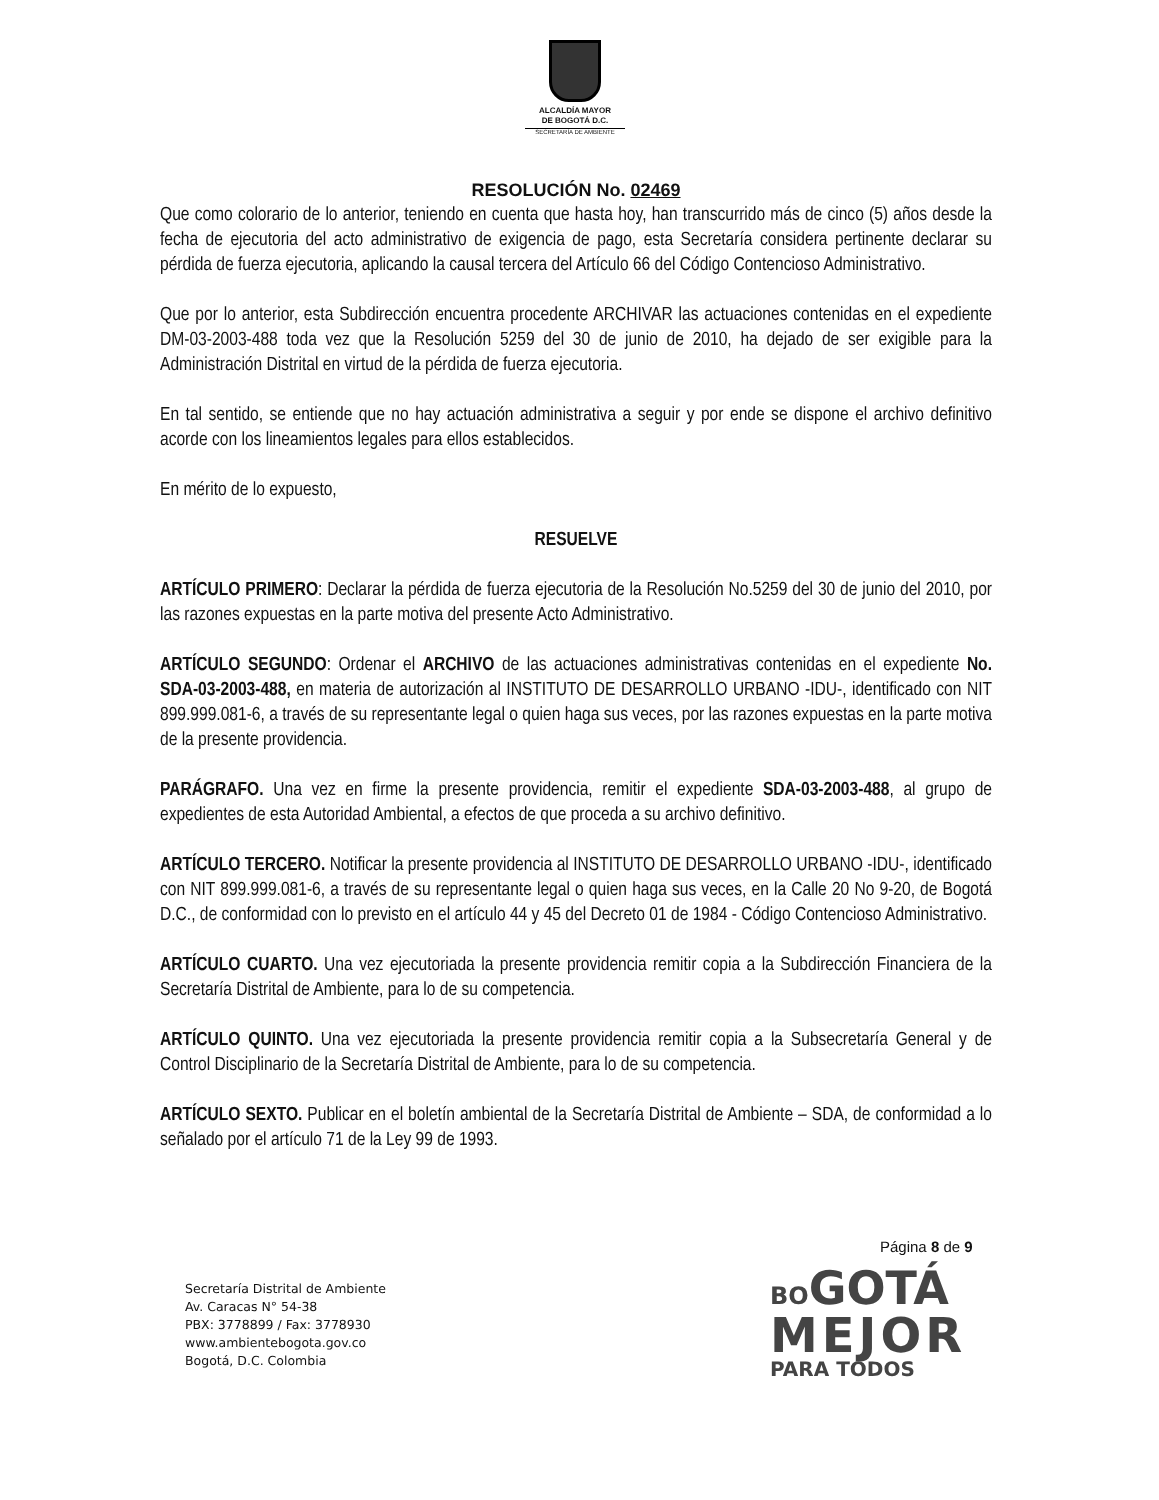ALCALDÍA MAYOR
DE BOGOTÁ D.C.
SECRETARÍA DE AMBIENTE
RESOLUCIÓN No. 02469
Que como colorario de lo anterior, teniendo en cuenta que hasta hoy, han transcurrido más de cinco (5) años desde la fecha de ejecutoria del acto administrativo de exigencia de pago, esta Secretaría considera pertinente declarar su pérdida de fuerza ejecutoria, aplicando la causal tercera del Artículo 66 del Código Contencioso Administrativo.
Que por lo anterior, esta Subdirección encuentra procedente ARCHIVAR las actuaciones contenidas en el expediente DM-03-2003-488 toda vez que la Resolución 5259 del 30 de junio de 2010, ha dejado de ser exigible para la Administración Distrital en virtud de la pérdida de fuerza ejecutoria.
En tal sentido, se entiende que no hay actuación administrativa a seguir y por ende se dispone el archivo definitivo acorde con los lineamientos legales para ellos establecidos.
En mérito de lo expuesto,
RESUELVE
ARTÍCULO PRIMERO: Declarar la pérdida de fuerza ejecutoria de la Resolución No.5259 del 30 de junio del 2010, por las razones expuestas en la parte motiva del presente Acto Administrativo.
ARTÍCULO SEGUNDO: Ordenar el ARCHIVO de las actuaciones administrativas contenidas en el expediente No. SDA-03-2003-488, en materia de autorización al INSTITUTO DE DESARROLLO URBANO -IDU-, identificado con NIT 899.999.081-6, a través de su representante legal o quien haga sus veces, por las razones expuestas en la parte motiva de la presente providencia.
PARÁGRAFO. Una vez en firme la presente providencia, remitir el expediente SDA-03-2003-488, al grupo de expedientes de esta Autoridad Ambiental, a efectos de que proceda a su archivo definitivo.
ARTÍCULO TERCERO. Notificar la presente providencia al INSTITUTO DE DESARROLLO URBANO -IDU-, identificado con NIT 899.999.081-6, a través de su representante legal o quien haga sus veces, en la Calle 20 No 9-20, de Bogotá D.C., de conformidad con lo previsto en el artículo 44 y 45 del Decreto 01 de 1984 - Código Contencioso Administrativo.
ARTÍCULO CUARTO. Una vez ejecutoriada la presente providencia remitir copia a la Subdirección Financiera de la Secretaría Distrital de Ambiente, para lo de su competencia.
ARTÍCULO QUINTO. Una vez ejecutoriada la presente providencia remitir copia a la Subsecretaría General y de Control Disciplinario de la Secretaría Distrital de Ambiente, para lo de su competencia.
ARTÍCULO SEXTO. Publicar en el boletín ambiental de la Secretaría Distrital de Ambiente – SDA, de conformidad a lo señalado por el artículo 71 de la Ley 99 de 1993.
Página 8 de 9
Secretaría Distrital de Ambiente
Av. Caracas N° 54-38
PBX: 3778899 / Fax: 3778930
www.ambientebogota.gov.co
Bogotá, D.C. Colombia
BOGOTÁ
MEJOR
PARA TODOS